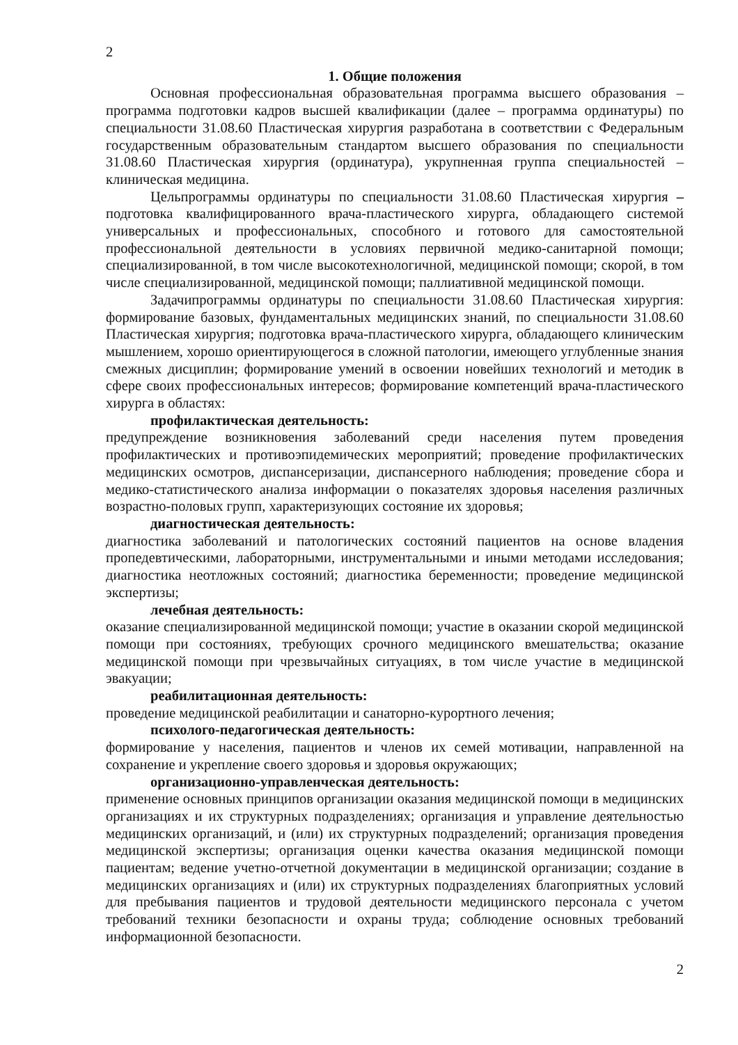2
1. Общие положения
Основная профессиональная образовательная программа высшего образования – программа подготовки кадров высшей квалификации (далее – программа ординатуры) по специальности 31.08.60 Пластическая хирургия разработана в соответствии с Федеральным государственным образовательным стандартом высшего образования по специальности 31.08.60 Пластическая хирургия (ординатура), укрупненная группа специальностей – клиническая медицина.
Цельпрограммы ординатуры по специальности 31.08.60 Пластическая хирургия – подготовка квалифицированного врача-пластического хирурга, обладающего системой универсальных и профессиональных, способного и готового для самостоятельной профессиональной деятельности в условиях первичной медико-санитарной помощи; специализированной, в том числе высокотехнологичной, медицинской помощи; скорой, в том числе специализированной, медицинской помощи; паллиативной медицинской помощи.
Задачипрограммы ординатуры по специальности 31.08.60 Пластическая хирургия: формирование базовых, фундаментальных медицинских знаний, по специальности 31.08.60 Пластическая хирургия; подготовка врача-пластического хирурга, обладающего клиническим мышлением, хорошо ориентирующегося в сложной патологии, имеющего углубленные знания смежных дисциплин; формирование умений в освоении новейших технологий и методик в сфере своих профессиональных интересов; формирование компетенций врача-пластического хирурга в областях:
профилактическая деятельность:
предупреждение возникновения заболеваний среди населения путем проведения профилактических и противоэпидемических мероприятий; проведение профилактических медицинских осмотров, диспансеризации, диспансерного наблюдения; проведение сбора и медико-статистического анализа информации о показателях здоровья населения различных возрастно-половых групп, характеризующих состояние их здоровья;
диагностическая деятельность:
диагностика заболеваний и патологических состояний пациентов на основе владения пропедевтическими, лабораторными, инструментальными и иными методами исследования; диагностика неотложных состояний; диагностика беременности; проведение медицинской экспертизы;
лечебная деятельность:
оказание специализированной медицинской помощи; участие в оказании скорой медицинской помощи при состояниях, требующих срочного медицинского вмешательства; оказание медицинской помощи при чрезвычайных ситуациях, в том числе участие в медицинской эвакуации;
реабилитационная деятельность:
проведение медицинской реабилитации и санаторно-курортного лечения;
психолого-педагогическая деятельность:
формирование у населения, пациентов и членов их семей мотивации, направленной на сохранение и укрепление своего здоровья и здоровья окружающих;
организационно-управленческая деятельность:
применение основных принципов организации оказания медицинской помощи в медицинских организациях и их структурных подразделениях; организация и управление деятельностью медицинских организаций, и (или) их структурных подразделений; организация проведения медицинской экспертизы; организация оценки качества оказания медицинской помощи пациентам; ведение учетно-отчетной документации в медицинской организации; создание в медицинских организациях и (или) их структурных подразделениях благоприятных условий для пребывания пациентов и трудовой деятельности медицинского персонала с учетом требований техники безопасности и охраны труда; соблюдение основных требований информационной безопасности.
2